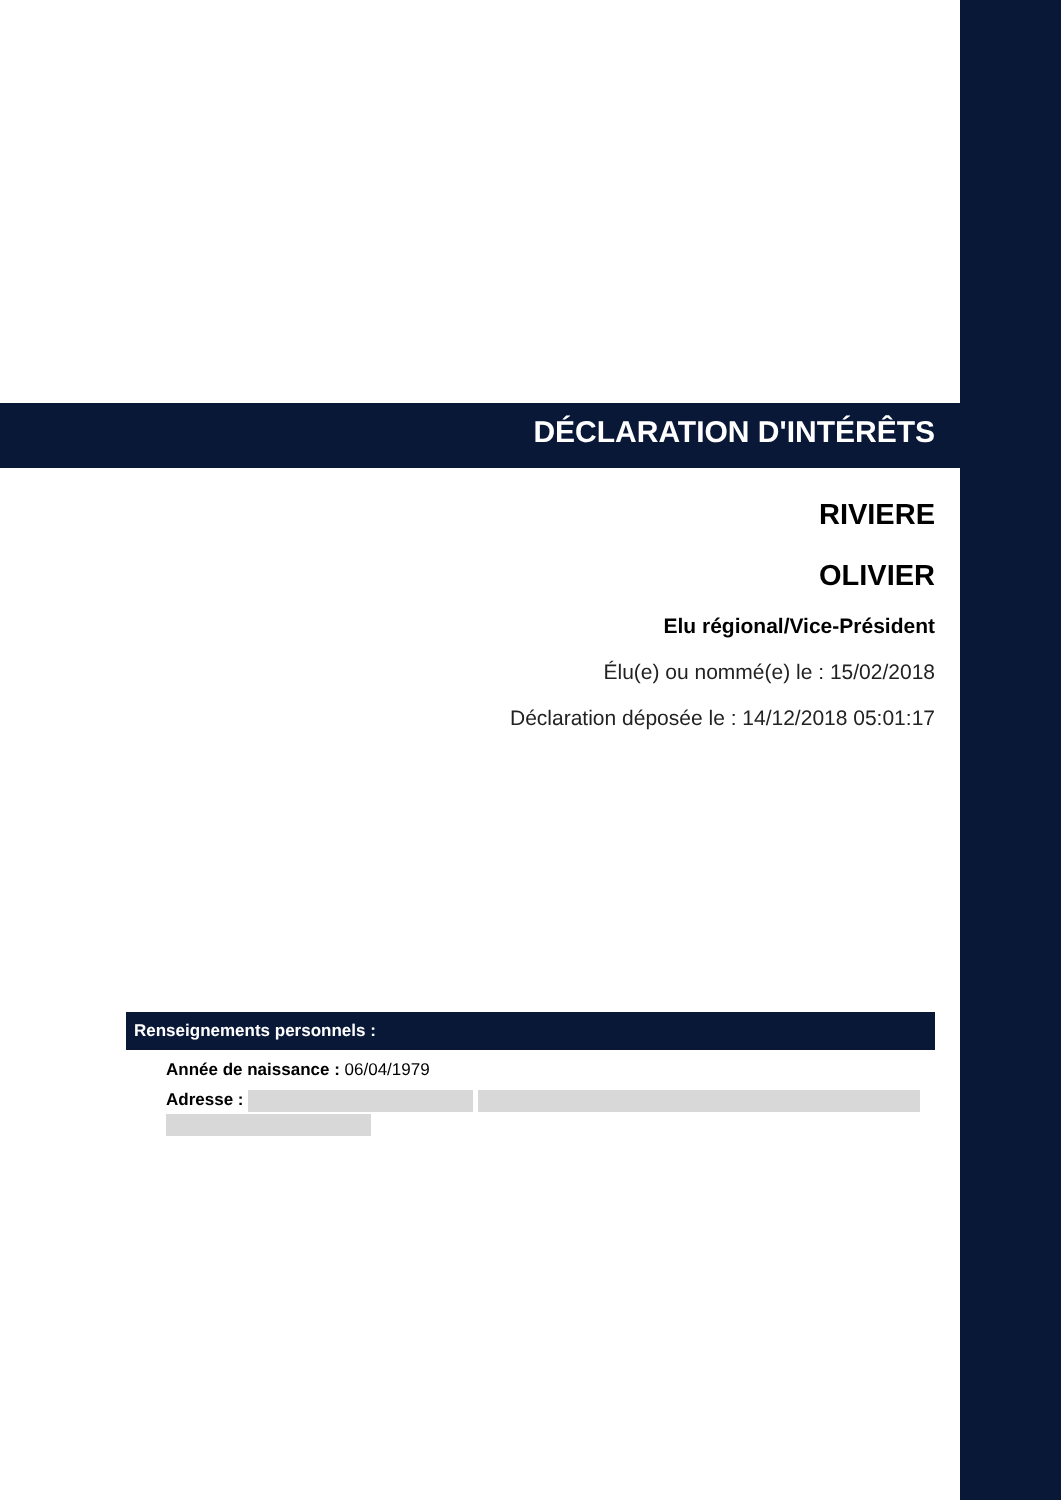DÉCLARATION D'INTÉRÊTS
RIVIERE
OLIVIER
Elu régional/Vice-Président
Élu(e) ou nommé(e) le : 15/02/2018
Déclaration déposée le : 14/12/2018 05:01:17
Renseignements personnels :
Année de naissance : 06/04/1979
Adresse :